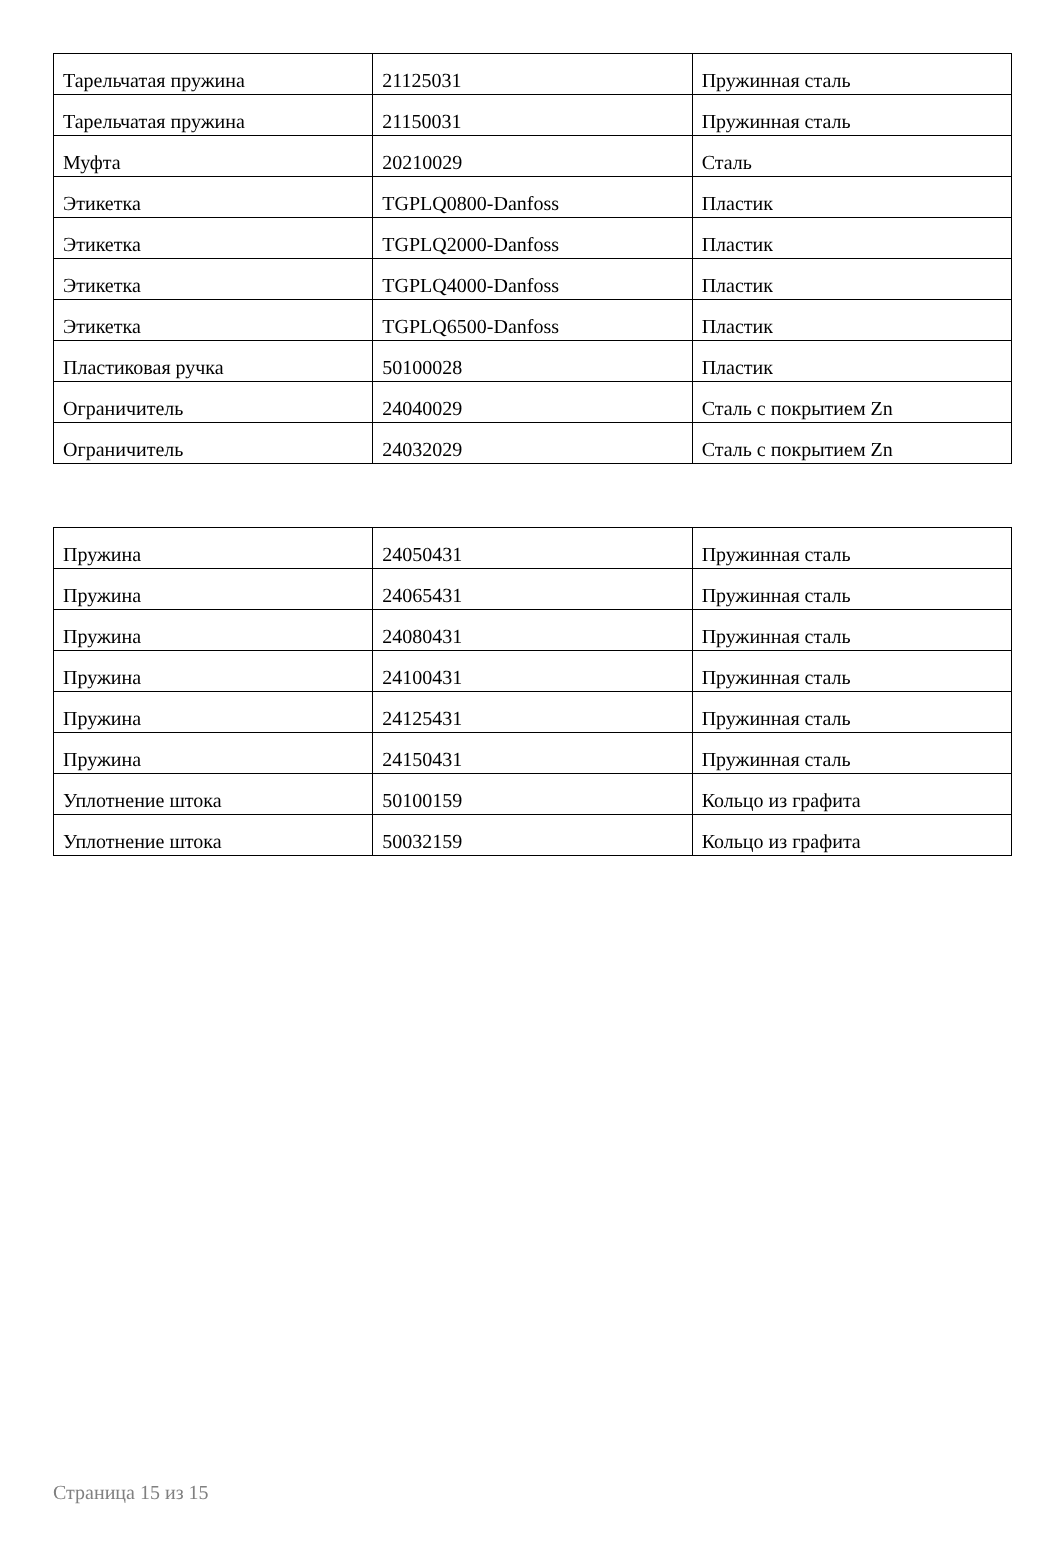| Тарельчатая пружина | 21125031 | Пружинная сталь |
| Тарельчатая пружина | 21150031 | Пружинная сталь |
| Муфта | 20210029 | Сталь |
| Этикетка | TGPLQ0800-Danfoss | Пластик |
| Этикетка | TGPLQ2000-Danfoss | Пластик |
| Этикетка | TGPLQ4000-Danfoss | Пластик |
| Этикетка | TGPLQ6500-Danfoss | Пластик |
| Пластиковая ручка | 50100028 | Пластик |
| Ограничитель | 24040029 | Сталь с покрытием Zn |
| Ограничитель | 24032029 | Сталь с покрытием Zn |
| Пружина | 24050431 | Пружинная сталь |
| Пружина | 24065431 | Пружинная сталь |
| Пружина | 24080431 | Пружинная сталь |
| Пружина | 24100431 | Пружинная сталь |
| Пружина | 24125431 | Пружинная сталь |
| Пружина | 24150431 | Пружинная сталь |
| Уплотнение штока | 50100159 | Кольцо из графита |
| Уплотнение штока | 50032159 | Кольцо из графита |
Страница 15 из 15